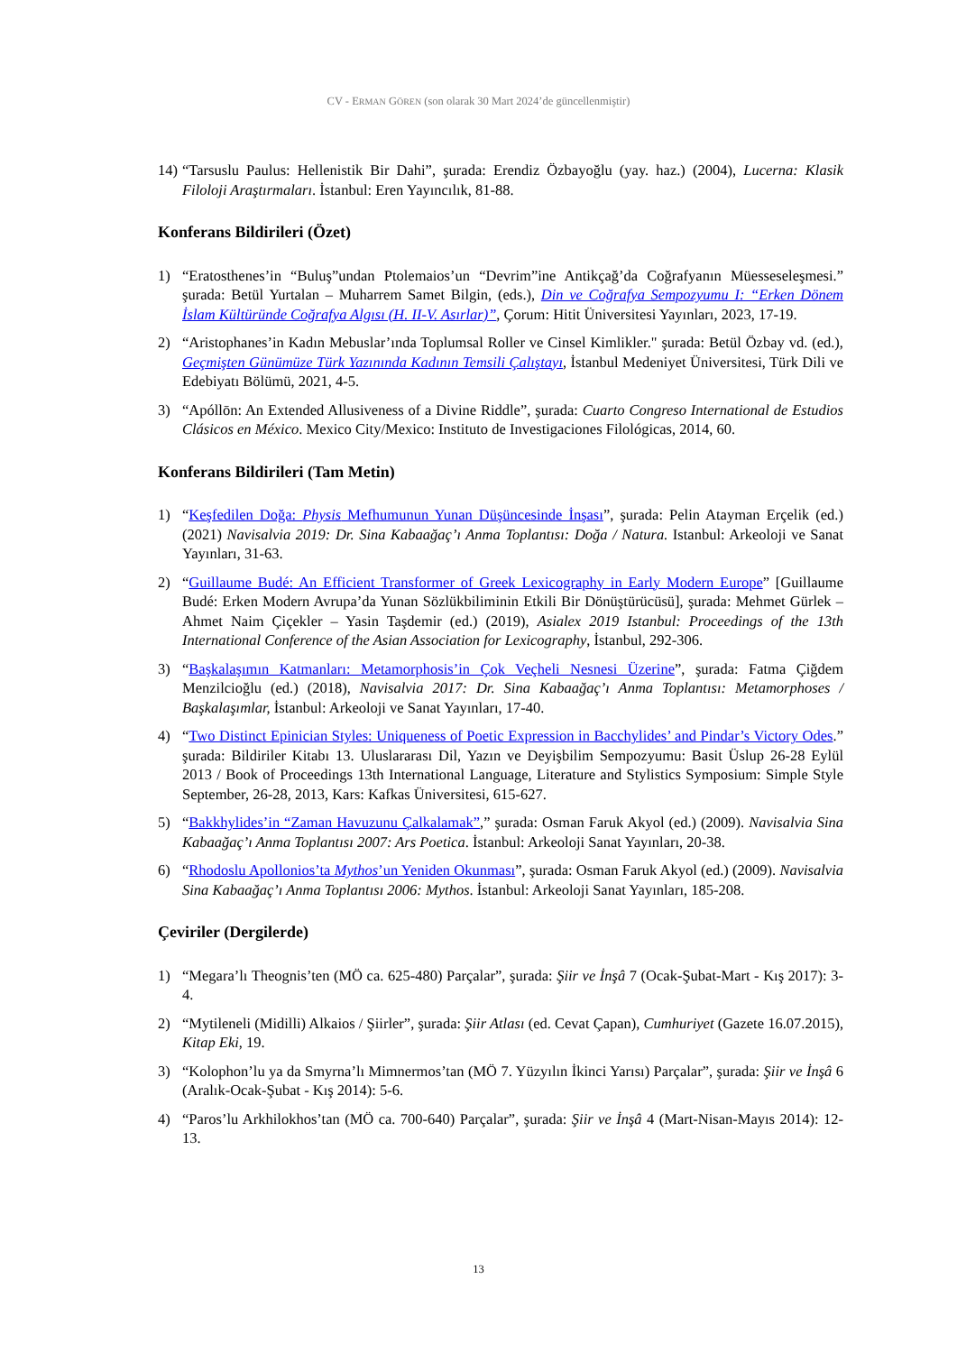CV - ERMAN GÖREN (son olarak 30 Mart 2024’de güncellenmiştir)
14)
“Tarsuslu Paulus: Hellenistik Bir Dahi”, şurada: Erendiz Özbayoğlu (yay. haz.) (2004), Lucerna: Klasik Filoloji Araştırmaları. İstanbul: Eren Yayıncılık, 81-88.
Konferans Bildirileri (Özet)
1) “Eratosthenes’in “Buluş”undan Ptolemaios’un “Devrim”ine Antikçağ’da Coğrafyanın Müesseseleşmesi.” şurada: Betül Yurtalan – Muharrem Samet Bilgin, (eds.), Din ve Coğrafya Sempozyumu I: “Erken Dönem İslam Kültüründe Coğrafya Algısı (H. II-V. Asırlar)”, Çorum: Hitit Üniversitesi Yayınları, 2023, 17-19.
2) “Aristophanes’in Kadın Mebuslar’ında Toplumsal Roller ve Cinsel Kimlikler." şurada: Betül Özbay vd. (ed.), Geçmişten Günümüze Türk Yazınında Kadının Temsili Çalıştayı, İstanbul Medeniyet Üniversitesi, Türk Dili ve Edebiyatı Bölümü, 2021, 4-5.
3) “Apóllōn: An Extended Allusiveness of a Divine Riddle”, şurada: Cuarto Congreso International de Estudios Clásicos en México. Mexico City/Mexico: Instituto de Investigaciones Filológicas, 2014, 60.
Konferans Bildirileri (Tam Metin)
1) “Keşfedilen Doğa: Physis Mefhumunun Yunan Düşüncesinde İnşası”, şurada: Pelin Atayman Erçelik (ed.) (2021) Navisalvia 2019: Dr. Sina Kabaağaç’ı Anma Toplantısı: Doğa / Natura. Istanbul: Arkeoloji ve Sanat Yayınları, 31-63.
2) “Guillaume Budé: An Efficient Transformer of Greek Lexicography in Early Modern Europe” [Guillaume Budé: Erken Modern Avrupa’da Yunan Sözlükbiliminin Etkili Bir Dönüştürücüsü], şurada: Mehmet Gürlek – Ahmet Naim Çiçekler – Yasin Taşdemir (ed.) (2019), Asialex 2019 Istanbul: Proceedings of the 13th International Conference of the Asian Association for Lexicography, İstanbul, 292-306.
3) “Başkalaşımın Katmanları: Metamorphosis’in Çok Veçheli Nesnesi Üzerine”, şurada: Fatma Çiğdem Menzilcioğlu (ed.) (2018), Navisalvia 2017: Dr. Sina Kabaağaç’ı Anma Toplantısı: Metamorphoses / Başkalaşımlar, İstanbul: Arkeoloji ve Sanat Yayınları, 17-40.
4) “Two Distinct Epinician Styles: Uniqueness of Poetic Expression in Bacchylides’ and Pindar’s Victory Odes.” şurada: Bildiriler Kitabı 13. Uluslararası Dil, Yazın ve Deyişbilim Sempozyumu: Basit Üslup 26-28 Eylül 2013 / Book of Proceedings 13th International Language, Literature and Stylistics Symposium: Simple Style September, 26-28, 2013, Kars: Kafkas Üniversitesi, 615-627.
5) “Bakkhylides’in “Zaman Havuzunu Çalkalamak”,” şurada: Osman Faruk Akyol (ed.) (2009). Navisalvia Sina Kabaağaç’ı Anma Toplantısı 2007: Ars Poetica. İstanbul: Arkeoloji Sanat Yayınları, 20-38.
6) “Rhodoslu Apollonios’ta Mythos’un Yeniden Okunması”, şurada: Osman Faruk Akyol (ed.) (2009). Navisalvia Sina Kabaağaç’ı Anma Toplantısı 2006: Mythos. İstanbul: Arkeoloji Sanat Yayınları, 185-208.
Çeviriler (Dergilerde)
1) “Megara’lı Theognis’ten (MÖ ca. 625-480) Parçalar”, şurada: Şiir ve İnşâ 7 (Ocak-Şubat-Mart - Kış 2017): 3-4.
2) “Mytileneli (Midilli) Alkaios / Şiirler”, şurada: Şiir Atlası (ed. Cevat Çapan), Cumhuriyet (Gazete 16.07.2015), Kitap Eki, 19.
3) “Kolophon’lu ya da Smyrna’lı Mimnermos’tan (MÖ 7. Yüzyılın İkinci Yarısı) Parçalar”, şurada: Şiir ve İnşâ 6 (Aralık-Ocak-Şubat - Kış 2014): 5-6.
4) “Paros’lu Arkhilokhos’tan (MÖ ca. 700-640) Parçalar”, şurada: Şiir ve İnşâ 4 (Mart-Nisan-Mayıs 2014): 12-13.
13